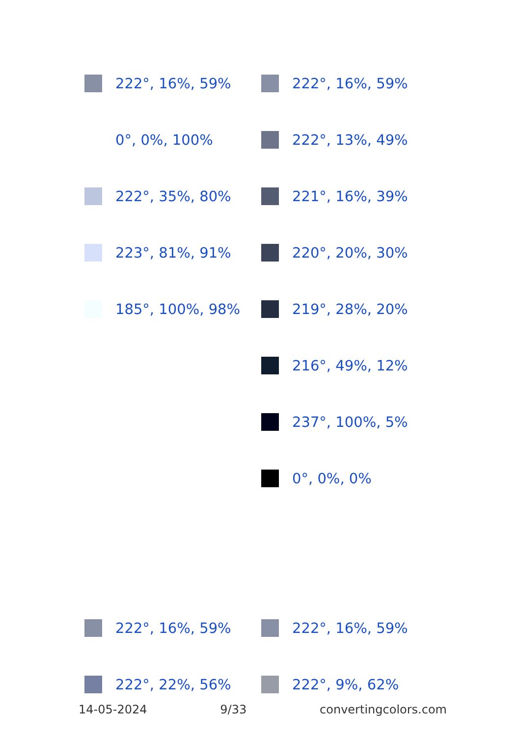222°, 16%, 59%
0°, 0%, 100%
222°, 35%, 80%
223°, 81%, 91%
185°, 100%, 98%
222°, 16%, 59%
222°, 13%, 49%
221°, 16%, 39%
220°, 20%, 30%
219°, 28%, 20%
216°, 49%, 12%
237°, 100%, 5%
0°, 0%, 0%
222°, 16%, 59%
222°, 22%, 56%
222°, 16%, 59%
222°, 9%, 62%
14-05-2024 9/33 convertingcolors.com